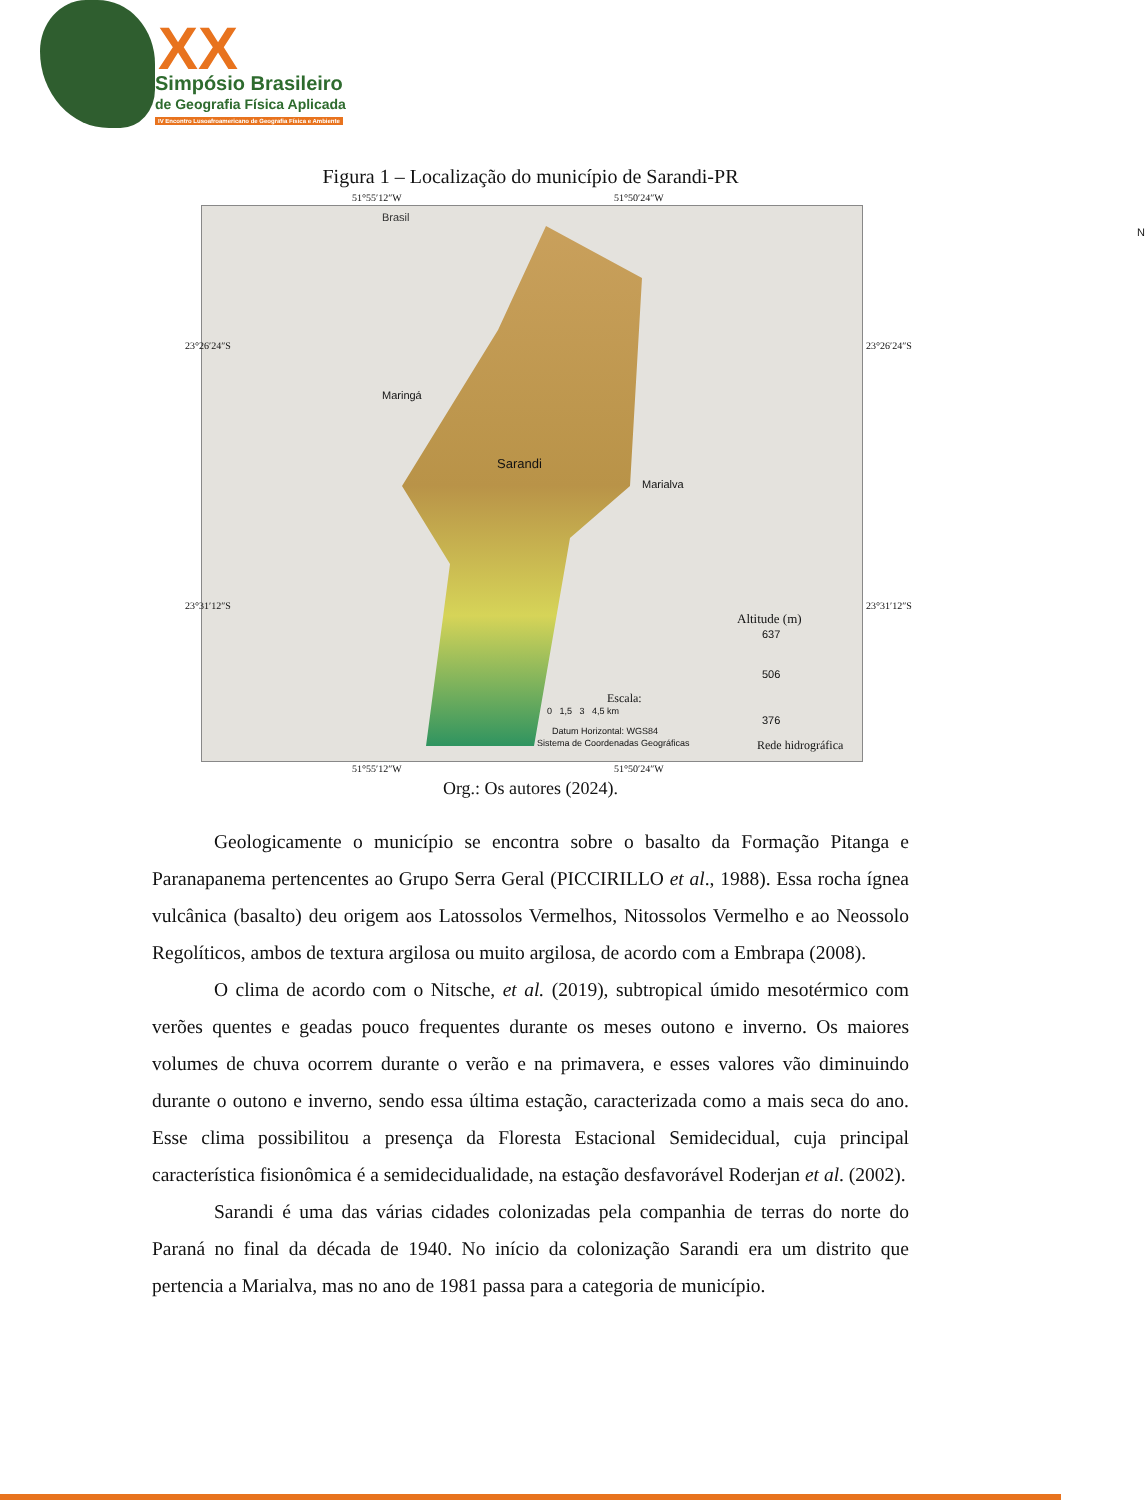XX
Simpósio Brasileiro
de Geografia Física Aplicada
IV Encontro Lusoafroamericano de Geografia Física e Ambiente
Figura 1 – Localização do município de Sarandi-PR
51°55′12″W 51°50′24″W
Brasil
Maringá
Sarandi
Marialva
N
Altitude (m)
637
506
376
Escala:
0 1,5 3 4,5 km
Datum Horizontal: WGS84
Sistema de Coordenadas Geográficas Rede hidrográfica
51°55′12″W 51°50′24″W
23°26′24″S
23°31′12″S
23°26′24″S
23°31′12″S
Org.: Os autores (2024).
Geologicamente o município se encontra sobre o basalto da Formação Pitanga e Paranapanema pertencentes ao Grupo Serra Geral (PICCIRILLO et al., 1988). Essa rocha ígnea vulcânica (basalto) deu origem aos Latossolos Vermelhos, Nitossolos Vermelho e ao Neossolo Regolíticos, ambos de textura argilosa ou muito argilosa, de acordo com a Embrapa (2008).
O clima de acordo com o Nitsche, et al. (2019), subtropical úmido mesotérmico com verões quentes e geadas pouco frequentes durante os meses outono e inverno. Os maiores volumes de chuva ocorrem durante o verão e na primavera, e esses valores vão diminuindo durante o outono e inverno, sendo essa última estação, caracterizada como a mais seca do ano. Esse clima possibilitou a presença da Floresta Estacional Semidecidual, cuja principal característica fisionômica é a semidecidualidade, na estação desfavorável Roderjan et al. (2002).
Sarandi é uma das várias cidades colonizadas pela companhia de terras do norte do Paraná no final da década de 1940. No início da colonização Sarandi era um distrito que pertencia a Marialva, mas no ano de 1981 passa para a categoria de município.